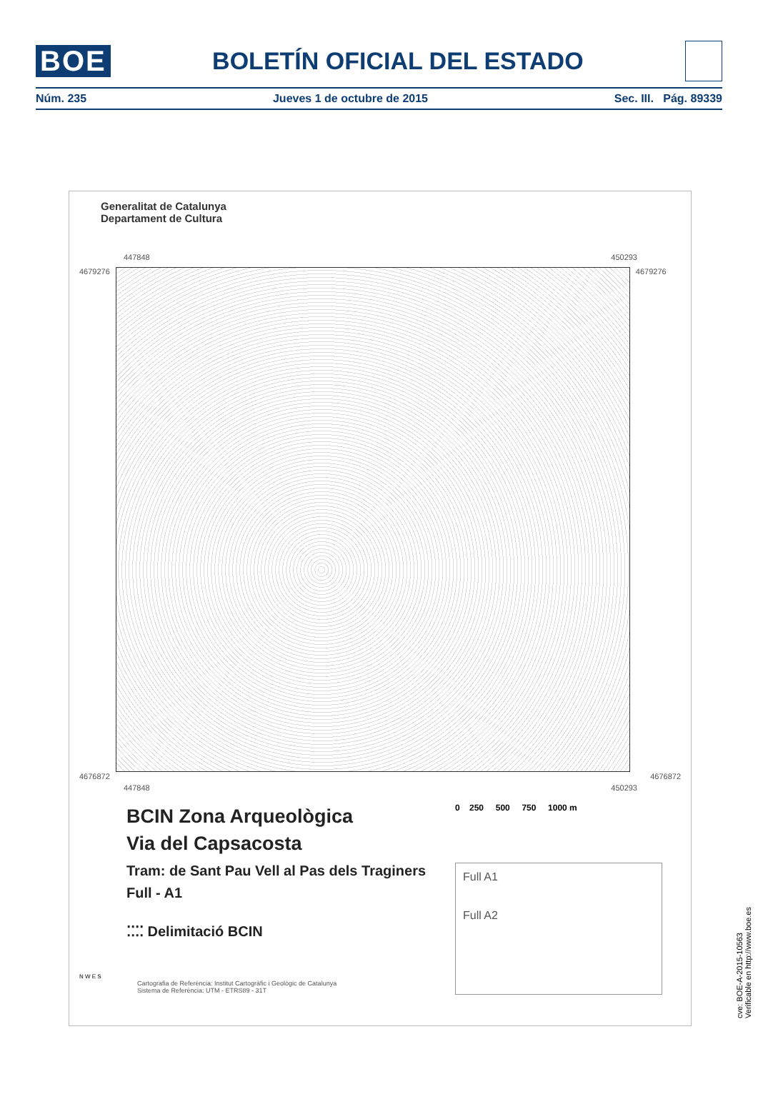BOE BOLETÍN OFICIAL DEL ESTADO
Núm. 235 Jueves 1 de octubre de 2015 Sec. III. Pág. 89339
Generalitat de Catalunya
Departament de Cultura
447848 450293
4679276 4679276
4676872 4676872
447848 450293
BCIN Zona Arqueològica
Via del Capsacosta
Tram: de Sant Pau Vell al Pas dels Traginers
Full - A1
⁚⁚⁚⁚ Delimitació BCIN
0 250 500 750 1000 m
Full A1
Full A2
N W E S
Cartografia de Referència: Institut Cartogràfic i Geològic de Catalunya
Sistema de Referència: UTM - ETRS89 - 31T
cve: BOE-A-2015-10563
Verificable en http://www.boe.es